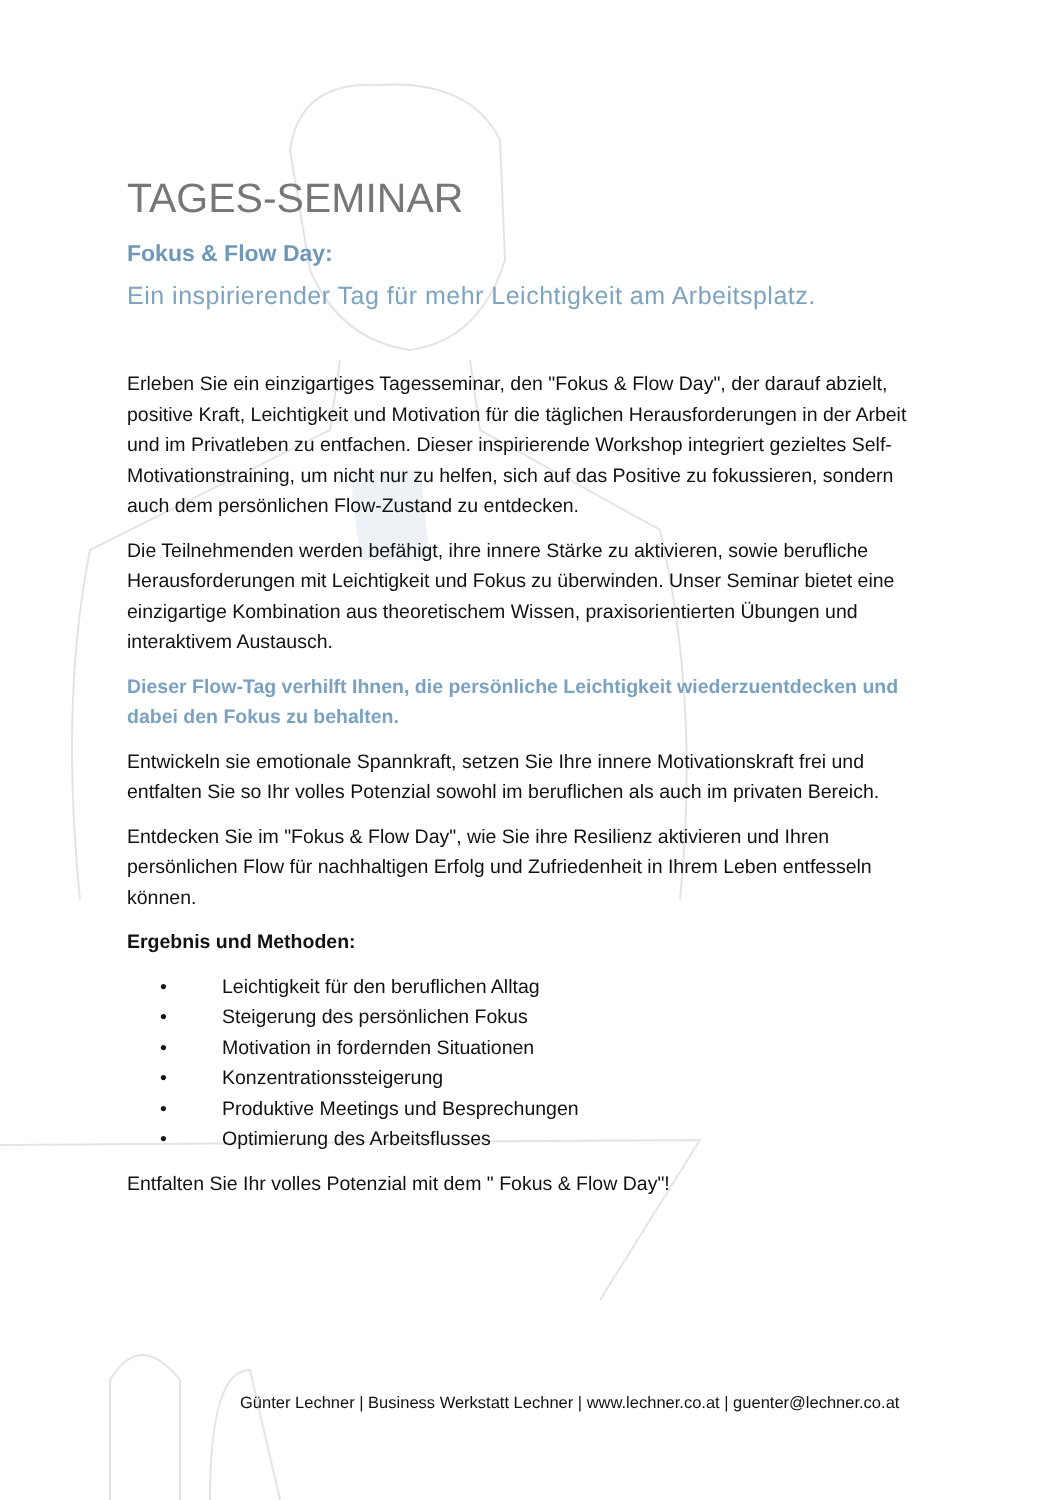TAGES-SEMINAR
Fokus & Flow Day:
Ein inspirierender Tag für mehr Leichtigkeit am Arbeitsplatz.
Erleben Sie ein einzigartiges Tagesseminar, den "Fokus & Flow Day", der darauf abzielt, positive Kraft, Leichtigkeit und Motivation für die täglichen Herausforderungen in der Arbeit und im Privatleben zu entfachen. Dieser inspirierende Workshop integriert gezieltes Self-Motivationstraining, um nicht nur zu helfen, sich auf das Positive zu fokussieren, sondern auch dem persönlichen Flow-Zustand zu entdecken.
Die Teilnehmenden werden befähigt, ihre innere Stärke zu aktivieren, sowie berufliche Herausforderungen mit Leichtigkeit und Fokus zu überwinden. Unser Seminar bietet eine einzigartige Kombination aus theoretischem Wissen, praxisorientierten Übungen und interaktivem Austausch.
Dieser Flow-Tag verhilft Ihnen, die persönliche Leichtigkeit wiederzuentdecken und dabei den Fokus zu behalten.
Entwickeln sie emotionale Spannkraft, setzen Sie Ihre innere Motivationskraft frei und entfalten Sie so Ihr volles Potenzial sowohl im beruflichen als auch im privaten Bereich.
Entdecken Sie im "Fokus & Flow Day", wie Sie ihre Resilienz aktivieren und Ihren persönlichen Flow für nachhaltigen Erfolg und Zufriedenheit in Ihrem Leben entfesseln können.
Ergebnis und Methoden:
• Leichtigkeit für den beruflichen Alltag
• Steigerung des persönlichen Fokus
• Motivation in fordernden Situationen
• Konzentrationssteigerung
• Produktive Meetings und Besprechungen
• Optimierung des Arbeitsflusses
Entfalten Sie Ihr volles Potenzial mit dem " Fokus & Flow Day"!
Günter Lechner | Business Werkstatt Lechner | www.lechner.co.at | guenter@lechner.co.at